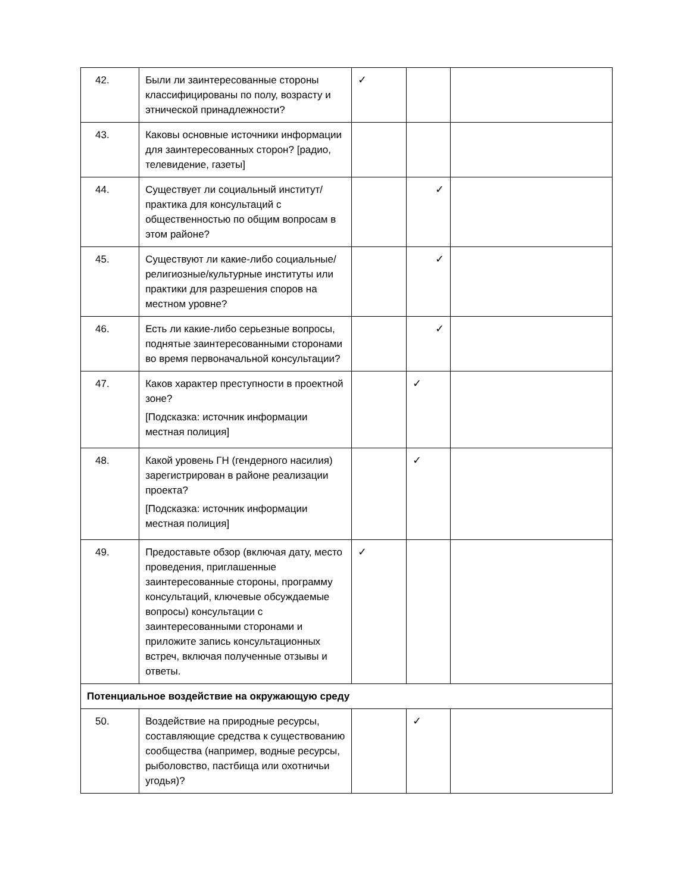| 42. | Были ли заинтересованные стороны классифицированы по полу, возрасту и этнической принадлежности? | ✓ | | |
| 43. | Каковы основные источники информации для заинтересованных сторон? [радио, телевидение, газеты] | | | |
| 44. | Существует ли социальный институт/практика для консультаций с общественностью по общим вопросам в этом районе? | | ✓ | |
| 45. | Существуют ли какие-либо социальные/религиозные/культурные институты или практики для разрешения споров на местном уровне? | | ✓ | |
| 46. | Есть ли какие-либо серьезные вопросы, поднятые заинтересованными сторонами во время первоначальной консультации? | | ✓ | |
| 47. | Каков характер преступности в проектной зоне? [Подсказка: источник информации местная полиция] | | ✓ | |
| 48. | Какой уровень ГН (гендерного насилия) зарегистрирован в районе реализации проекта? [Подсказка: источник информации местная полиция] | | ✓ | |
| 49. | Предоставьте обзор (включая дату, место проведения, приглашенные заинтересованные стороны, программу консультаций, ключевые обсуждаемые вопросы) консультации с заинтересованными сторонами и приложите запись консультационных встреч, включая полученные отзывы и ответы. | ✓ | | |
| Потенциальное воздействие на окружающую среду | | | | |
| 50. | Воздействие на природные ресурсы, составляющие средства к существованию сообщества (например, водные ресурсы, рыболовство, пастбища или охотничьи угодья)? | | ✓ | |